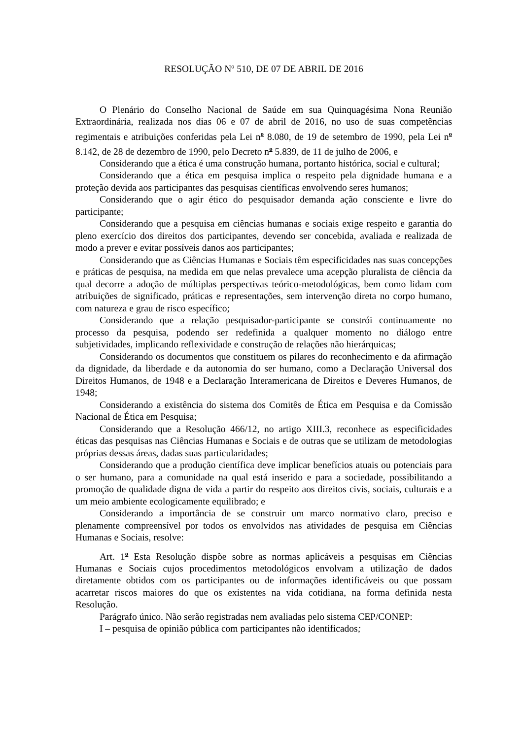RESOLUÇÃO Nº 510, DE 07 DE ABRIL DE 2016
O Plenário do Conselho Nacional de Saúde em sua Quinquagésima Nona Reunião Extraordinária, realizada nos dias 06 e 07 de abril de 2016, no uso de suas competências regimentais e atribuições conferidas pela Lei n<sup>o</sup> 8.080, de 19 de setembro de 1990, pela Lei n<sup>o</sup> 8.142, de 28 de dezembro de 1990, pelo Decreto n<sup>o</sup> 5.839, de 11 de julho de 2006, e
Considerando que a ética é uma construção humana, portanto histórica, social e cultural;
Considerando que a ética em pesquisa implica o respeito pela dignidade humana e a proteção devida aos participantes das pesquisas científicas envolvendo seres humanos;
Considerando que o agir ético do pesquisador demanda ação consciente e livre do participante;
Considerando que a pesquisa em ciências humanas e sociais exige respeito e garantia do pleno exercício dos direitos dos participantes, devendo ser concebida, avaliada e realizada de modo a prever e evitar possíveis danos aos participantes;
Considerando que as Ciências Humanas e Sociais têm especificidades nas suas concepções e práticas de pesquisa, na medida em que nelas prevalece uma acepção pluralista de ciência da qual decorre a adoção de múltiplas perspectivas teórico-metodológicas, bem como lidam com atribuições de significado, práticas e representações, sem intervenção direta no corpo humano, com natureza e grau de risco específico;
Considerando que a relação pesquisador-participante se constrói continuamente no processo da pesquisa, podendo ser redefinida a qualquer momento no diálogo entre subjetividades, implicando reflexividade e construção de relações não hierárquicas;
Considerando os documentos que constituem os pilares do reconhecimento e da afirmação da dignidade, da liberdade e da autonomia do ser humano, como a Declaração Universal dos Direitos Humanos, de 1948 e a Declaração Interamericana de Direitos e Deveres Humanos, de 1948;
Considerando a existência do sistema dos Comitês de Ética em Pesquisa e da Comissão Nacional de Ética em Pesquisa;
Considerando que a Resolução 466/12, no artigo XIII.3, reconhece as especificidades éticas das pesquisas nas Ciências Humanas e Sociais e de outras que se utilizam de metodologias próprias dessas áreas, dadas suas particularidades;
Considerando que a produção científica deve implicar benefícios atuais ou potenciais para o ser humano, para a comunidade na qual está inserido e para a sociedade, possibilitando a promoção de qualidade digna de vida a partir do respeito aos direitos civis, sociais, culturais e a um meio ambiente ecologicamente equilibrado; e
Considerando a importância de se construir um marco normativo claro, preciso e plenamente compreensível por todos os envolvidos nas atividades de pesquisa em Ciências Humanas e Sociais, resolve:
Art. 1<sup>o</sup> Esta Resolução dispõe sobre as normas aplicáveis a pesquisas em Ciências Humanas e Sociais cujos procedimentos metodológicos envolvam a utilização de dados diretamente obtidos com os participantes ou de informações identificáveis ou que possam acarretar riscos maiores do que os existentes na vida cotidiana, na forma definida nesta Resolução.
Parágrafo único. Não serão registradas nem avaliadas pelo sistema CEP/CONEP:
I – pesquisa de opinião pública com participantes não identificados;